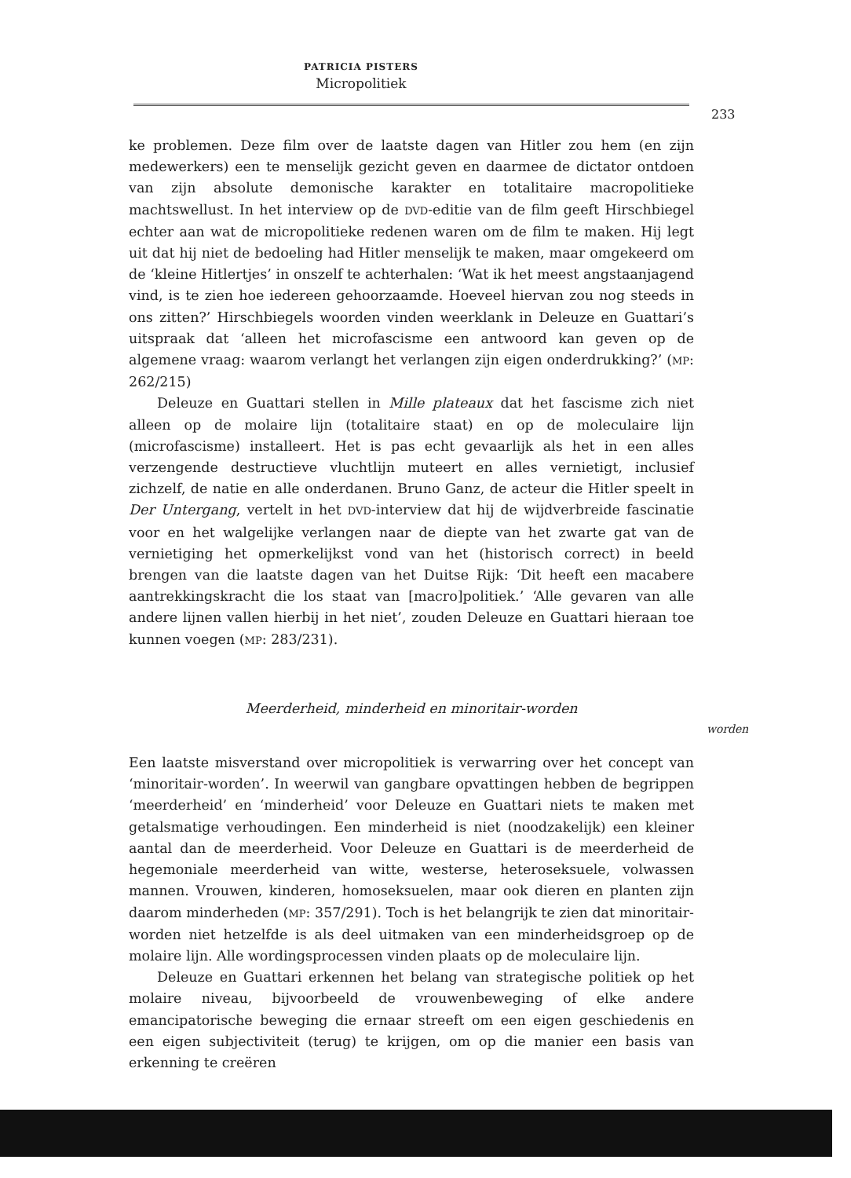PATRICIA PISTERS
Micropolitiek
233
ke problemen. Deze film over de laatste dagen van Hitler zou hem (en zijn medewerkers) een te menselijk gezicht geven en daarmee de dictator ontdoen van zijn absolute demonische karakter en totalitaire macropolitieke machtswellust. In het interview op de DVD-editie van de film geeft Hirschbiegel echter aan wat de micropolitieke redenen waren om de film te maken. Hij legt uit dat hij niet de bedoeling had Hitler menselijk te maken, maar omgekeerd om de ‘kleine Hitlertjes’ in onszelf te achterhalen: ‘Wat ik het meest angstaanjagend vind, is te zien hoe iedereen gehoorzaamde. Hoeveel hiervan zou nog steeds in ons zitten?’ Hirschbiegels woorden vinden weerklank in Deleuze en Guattari’s uitspraak dat ‘alleen het microfascisme een antwoord kan geven op de algemene vraag: waarom verlangt het verlangen zijn eigen onderdrukking?’ (MP: 262/215)
Deleuze en Guattari stellen in Mille plateaux dat het fascisme zich niet alleen op de molaire lijn (totalitaire staat) en op de moleculaire lijn (microfascisme) installeert. Het is pas echt gevaarlijk als het in een alles verzengende destructieve vluchtlijn muteert en alles vernietigt, inclusief zichzelf, de natie en alle onderdanen. Bruno Ganz, de acteur die Hitler speelt in Der Untergang, vertelt in het DVD-interview dat hij de wijdverbreide fascinatie voor en het walgelijke verlangen naar de diepte van het zwarte gat van de vernietiging het opmerkelijkst vond van het (historisch correct) in beeld brengen van die laatste dagen van het Duitse Rijk: ‘Dit heeft een macabere aantrekkingskracht die los staat van [macro]politiek.’ ‘Alle gevaren van alle andere lijnen vallen hierbij in het niet’, zouden Deleuze en Guattari hieraan toe kunnen voegen (MP: 283/231).
Meerderheid, minderheid en minoritair-worden
Een laatste misverstand over micropolitiek is verwarring over het concept van ‘minoritair-worden’. In weerwil van gangbare opvattingen hebben de begrippen ‘meerderheid’ en ‘minderheid’ voor Deleuze en Guattari niets te maken met getalsmatige verhoudingen. Een minderheid is niet (noodzakelijk) een kleiner aantal dan de meerderheid. Voor Deleuze en Guattari is de meerderheid de hegemoniale meerderheid van witte, westerse, heteroseksuele, volwassen mannen. Vrouwen, kinderen, homoseksuelen, maar ook dieren en planten zijn daarom minderheden (MP: 357/291). Toch is het belangrijk te zien dat minoritair-worden niet hetzelfde is als deel uitmaken van een minderheidsgroep op de molaire lijn. Alle wordingsprocessen vinden plaats op de moleculaire lijn.
Deleuze en Guattari erkennen het belang van strategische politiek op het molaire niveau, bijvoorbeeld de vrouwenbeweging of elke andere emancipatorische beweging die ernaar streeft om een eigen geschiedenis en een eigen subjectiviteit (terug) te krijgen, om op die manier een basis van erkenning te creëren
worden